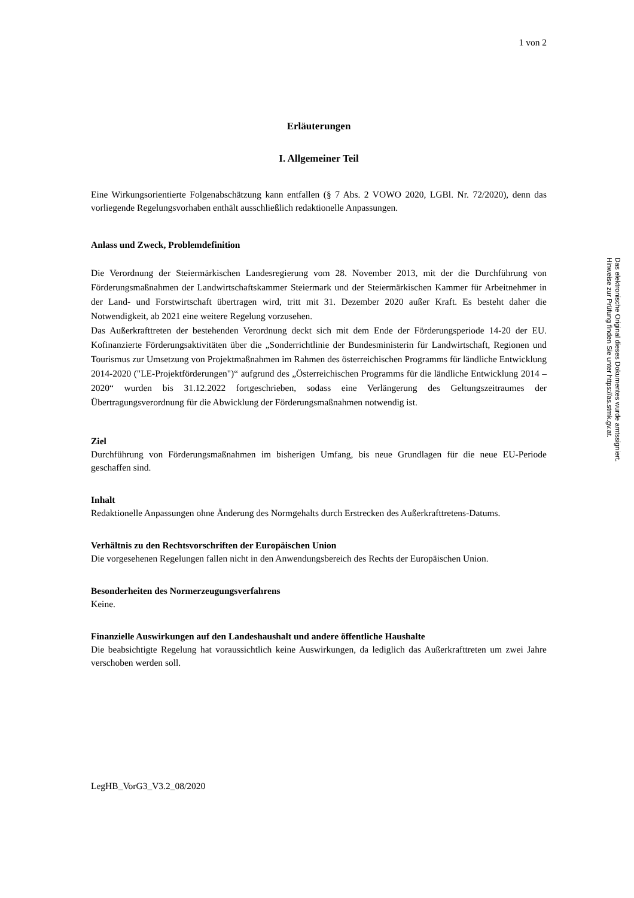1 von 2
Erläuterungen
I. Allgemeiner Teil
Eine Wirkungsorientierte Folgenabschätzung kann entfallen (§ 7 Abs. 2 VOWO 2020, LGBl. Nr. 72/2020), denn das vorliegende Regelungsvorhaben enthält ausschließlich redaktionelle Anpassungen.
Anlass und Zweck, Problemdefinition
Die Verordnung der Steiermärkischen Landesregierung vom 28. November 2013, mit der die Durchführung von Förderungsmaßnahmen der Landwirtschaftskammer Steiermark und der Steiermärkischen Kammer für Arbeitnehmer in der Land- und Forstwirtschaft übertragen wird, tritt mit 31. Dezember 2020 außer Kraft. Es besteht daher die Notwendigkeit, ab 2021 eine weitere Regelung vorzusehen.
Das Außerkrafttreten der bestehenden Verordnung deckt sich mit dem Ende der Förderungsperiode 14-20 der EU. Kofinanzierte Förderungsaktivitäten über die „Sonderrichtlinie der Bundesministerin für Landwirtschaft, Regionen und Tourismus zur Umsetzung von Projektmaßnahmen im Rahmen des österreichischen Programms für ländliche Entwicklung 2014-2020 ("LE-Projektförderungen")“ aufgrund des „Österreichischen Programms für die ländliche Entwicklung 2014 – 2020“ wurden bis 31.12.2022 fortgeschrieben, sodass eine Verlängerung des Geltungszeitraumes der Übertragungsverordnung für die Abwicklung der Förderungsmaßnahmen notwendig ist.
Ziel
Durchführung von Förderungsmaßnahmen im bisherigen Umfang, bis neue Grundlagen für die neue EU-Periode geschaffen sind.
Inhalt
Redaktionelle Anpassungen ohne Änderung des Normgehalts durch Erstrecken des Außerkrafttretens-Datums.
Verhältnis zu den Rechtsvorschriften der Europäischen Union
Die vorgesehenen Regelungen fallen nicht in den Anwendungsbereich des Rechts der Europäischen Union.
Besonderheiten des Normerzeugungsverfahrens
Keine.
Finanzielle Auswirkungen auf den Landeshaushalt und andere öffentliche Haushalte
Die beabsichtigte Regelung hat voraussichtlich keine Auswirkungen, da lediglich das Außerkrafttreten um zwei Jahre verschoben werden soll.
LegHB_VorG3_V3.2_08/2020
Das elektronische Original dieses Dokumentes wurde amtssigniert. Hinweise zur Prüfung finden Sie unter https://as.stmk.gv.at.